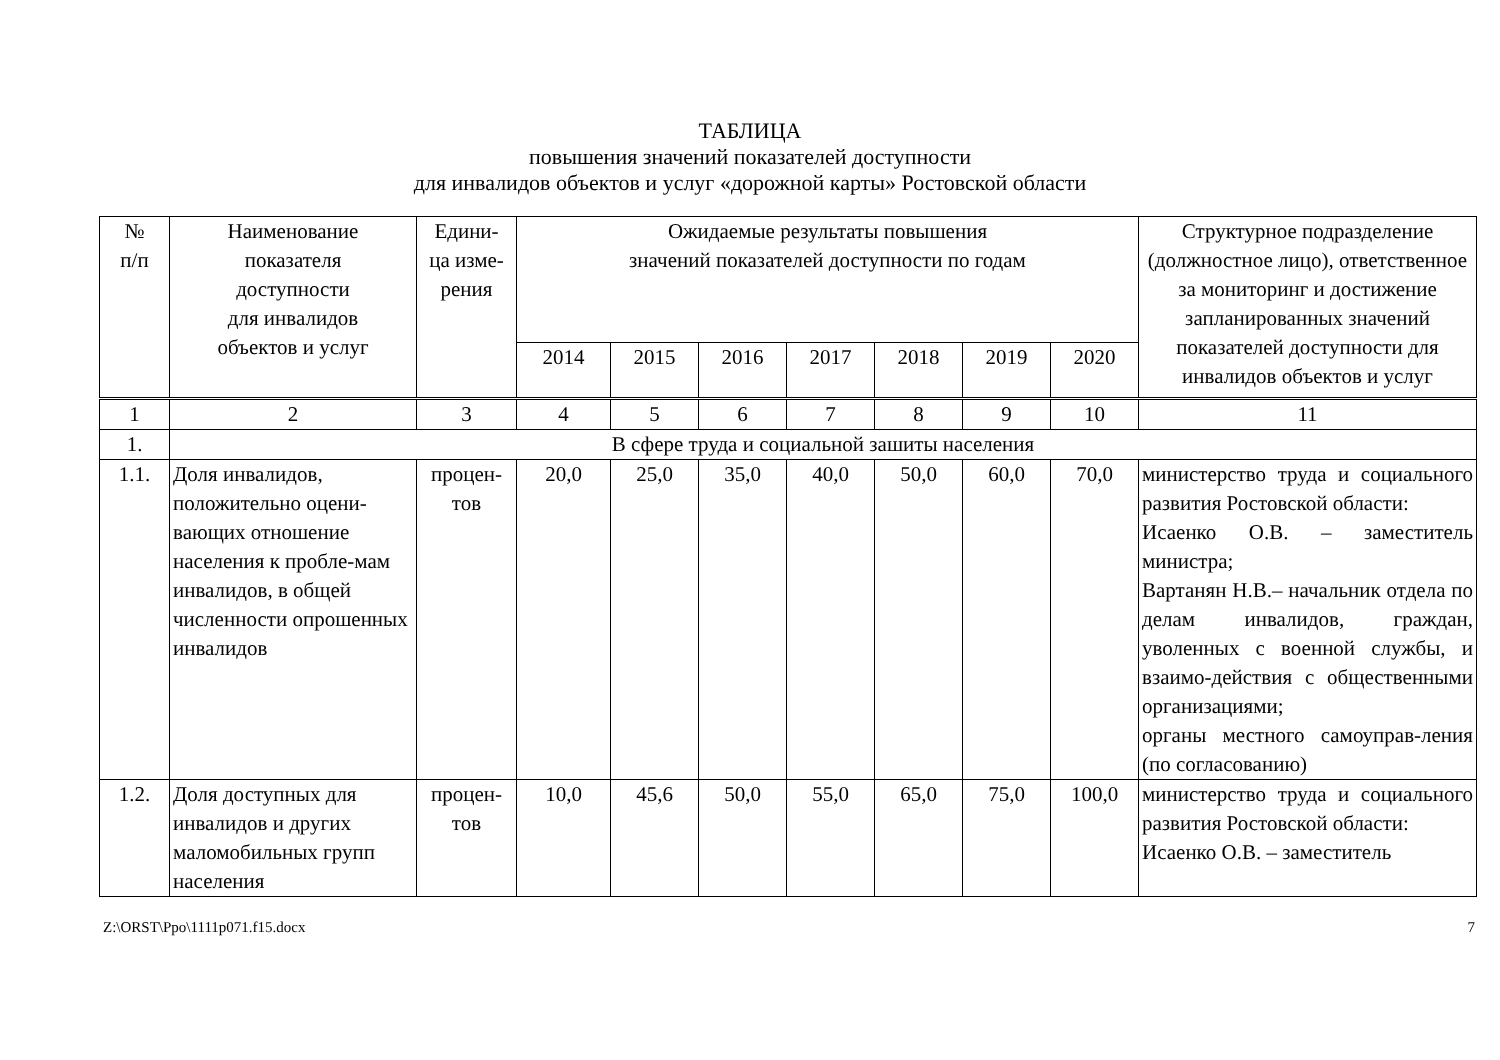ТАБЛИЦА
повышения значений показателей доступности
для инвалидов объектов и услуг «дорожной карты» Ростовской области
| № п/п | Наименование показателя доступности для инвалидов объектов и услуг | Едини- ца изме- рения | Ожидаемые результаты повышения значений показателей доступности по годам | | | | | | | Структурное подразделение (должностное лицо), ответственное за мониторинг и достижение запланированных значений показателей доступности для инвалидов объектов и услуг |
| --- | --- | --- | --- | --- | --- | --- | --- | --- | --- | --- |
| | | | 2014 | 2015 | 2016 | 2017 | 2018 | 2019 | 2020 | |
| 1 | 2 | 3 | 4 | 5 | 6 | 7 | 8 | 9 | 10 | 11 |
| 1. | В сфере труда и социальной зашиты населения | | | | | | | | | |
| 1.1. | Доля инвалидов, положительно оцени-вающих отношение населения к пробле-мам инвалидов, в общей численности опрошенных инвалидов | процен- тов | 20,0 | 25,0 | 35,0 | 40,0 | 50,0 | 60,0 | 70,0 | министерство труда и социального развития Ростовской области: Исаенко О.В. – заместитель министра; Вартанян Н.В.– начальник отдела по делам инвалидов, граждан, уволенных с военной службы, и взаимо-действия с общественными организациями; органы местного самоуправ-ления (по согласованию) |
| 1.2. | Доля доступных для инвалидов и других маломобильных групп населения | процен- тов | 10,0 | 45,6 | 50,0 | 55,0 | 65,0 | 75,0 | 100,0 | министерство труда и социального развития Ростовской области: Исаенко О.В. – заместитель |
Z:\ORST\Ppo\1111p071.f15.docx 7